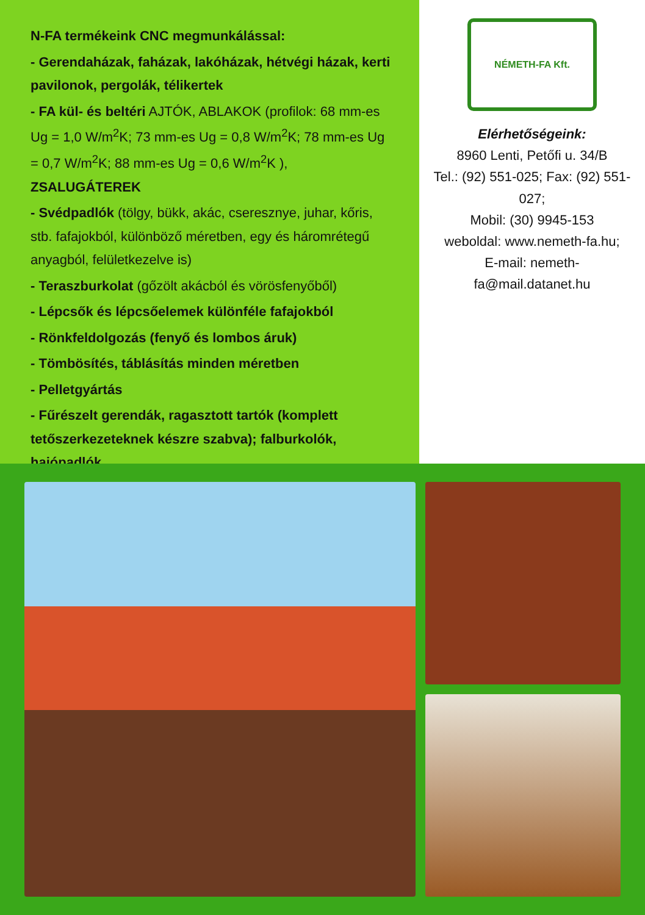N-FA termékeink CNC megmunkálással:
- Gerendaházak, faházak, lakóházak, hétvégi házak, kerti pavilonok, pergolák, télikertek
- FA kül- és beltéri AJTÓK, ABLAKOK (profilok: 68 mm-es Ug = 1,0 W/m<sup>2</sup>K; 73 mm-es Ug = 0,8 W/m<sup>2</sup>K; 78 mm-es Ug = 0,7 W/m<sup>2</sup>K; 88 mm-es Ug = 0,6 W/m<sup>2</sup>K ), ZSALUGÁTEREK
- Svédpadlók (tölgy, bükk, akác, cseresznye, juhar, kőris, stb. fafajokból, különböző méretben, egy és háromrétegű anyagból, felületkezelve is)
- Teraszburkolat (gőzölt akácból és vörösfenyőből)
- Lépcsők és lépcsőelemek különféle fafajokból
- Rönkfeldolgozás (fenyő és lombos áruk)
- Tömbösítés, táblásítás minden méretben
- Pelletgyártás
- Fűrészelt gerendák, ragasztott tartók (komplett tetőszerkezeteknek készre szabva); falburkolók, hajópadlók
NÉMETH-FA Kft.
Elérhetőségeink:
8960 Lenti, Petőfi u. 34/B
Tel.: (92) 551-025; Fax: (92) 551-027;
Mobil: (30) 9945-153
weboldal: www.nemeth-fa.hu;
E-mail: nemeth-fa@mail.datanet.hu